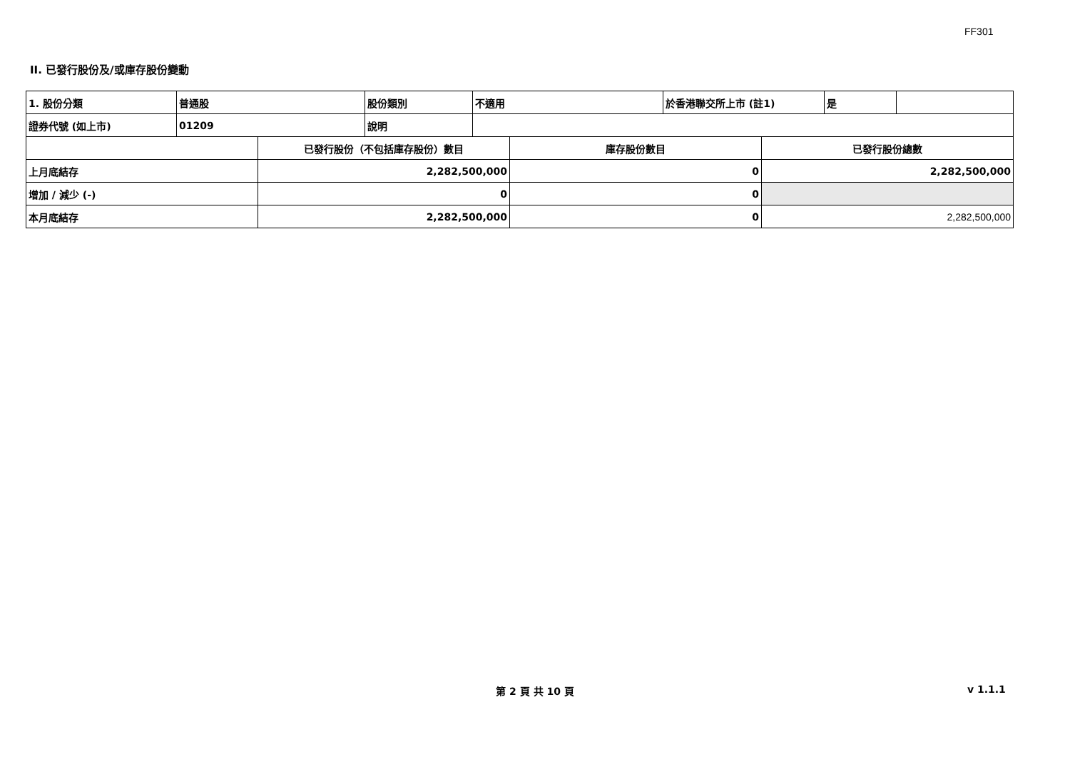FF301
II. 已發行股份及/或庫存股份變動
| 1. 股份分類 | 普通股 | 股份類別 | 不適用 | 於香港聯交所上市 (註1) | 是 | |
| 證券代號 (如上市) | 01209 | 說明 | | | | |
| | 已發行股份（不包括庫存股份）數目 | 庫存股份數目 | 已發行股份總數 |
| 上月底結存 | 2,282,500,000 | 0 | 2,282,500,000 |
| 增加 / 減少 (-) | 0 | 0 | |
| 本月底結存 | 2,282,500,000 | 0 | 2,282,500,000 |
第 2 頁 共 10 頁 v 1.1.1